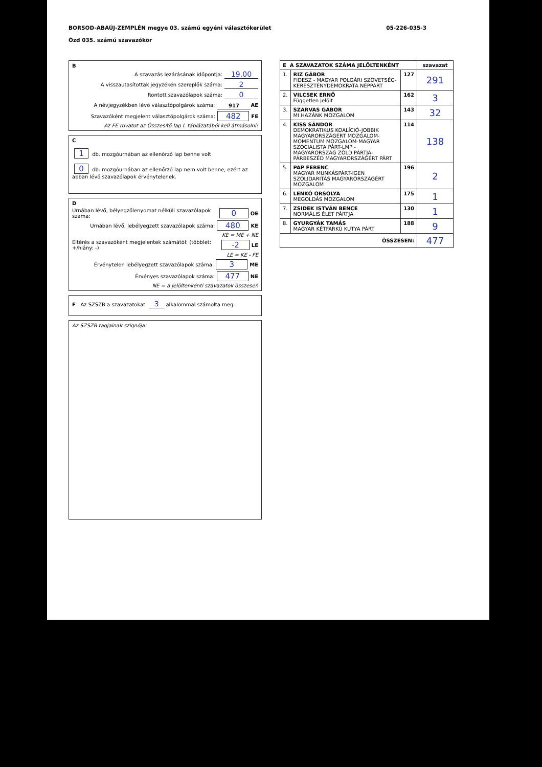05-226-035-3
BORSOD-ABAÚJ-ZEMPLÉN megye 03. számú egyéni választókerület
Ózd 035. számú szavazókör
B
A szavazás lezárásának időpontja: 19.00
A visszautasítottak jegyzékén szereplők száma: 2
Rontott szavazólapok száma: 0
A névjegyzékben lévő választópolgárok száma: 917 AE
Szavazóként megjelent választópolgárok száma: 482 FE
Az FE rovatot az Összesítő lap I. táblázatából kell átmásolni!
C
1 db. mozgóurnában az ellenőrző lap benne volt
0 db. mozgóurnában az ellenőrző lap nem volt benne, ezért az abban lévő szavazólapok érvénytelenek.
D
Urnában lévő, bélyegzőlenyomat nélküli szavazólapok száma: 0 OE
Urnában lévő, lebélyegzett szavazólapok száma: 480 KE
KE = ME + NE
Eltérés a szavazóként megjelentek számától: (többlet: +/hiány: -) -2 LE
LE = KE - FE
Érvénytelen lebélyegzett szavazólapok száma: 3 ME
Érvényes szavazólapok száma: 477 NE
NE = a jelöltenkénti szavazatok összesen
F Az SZSZB a szavazatokat 3 alkalommal számolta meg.
Az SZSZB tagjainak szignója:
| E A SZAVAZATOK SZÁMA JELÖLTENKÉNT | | | szavazat |
| --- | --- | --- | --- |
| 1. | RIZ GÁBOR FIDESZ - MAGYAR POLGÁRI SZÖVETSÉG-KERESZTÉNYDEMOKRATA NÉPPÁRT | 127 | 291 |
| 2. | VILCSEK ERNŐ Független jelölt | 162 | 3 |
| 3. | SZARVAS GÁBOR MI HAZÁNK MOZGALOM | 143 | 32 |
| 4. | KISS SÁNDOR DEMOKRATIKUS KOALÍCIÓ-JOBBIK MAGYARORSZÁGÉRT MOZGALOM-MOMENTUM MOZGALOM-MAGYAR SZOCIALISTA PÁRT-LMP - MAGYARORSZÁG ZÖLD PÁRTJA-PÁRBESZÉD MAGYARORSZÁGÉRT PÁRT | 114 | 138 |
| 5. | PAP FERENC MAGYAR MUNKÁSPÁRT-IGEN SZOLIDARITÁS MAGYARORSZÁGÉRT MOZGALOM | 196 | 2 |
| 6. | LENKÓ ORSOLYA MEGOLDÁS MOZGALOM | 175 | 1 |
| 7. | ZSIDEK ISTVÁN BENCE NORMÁLIS ÉLET PÁRTJA | 130 | 1 |
| 8. | GYURGYÁK TAMÁS MAGYAR KÉTFARKÚ KUTYA PÁRT | 188 | 9 |
| ÖSSZESEN: | | | 477 |